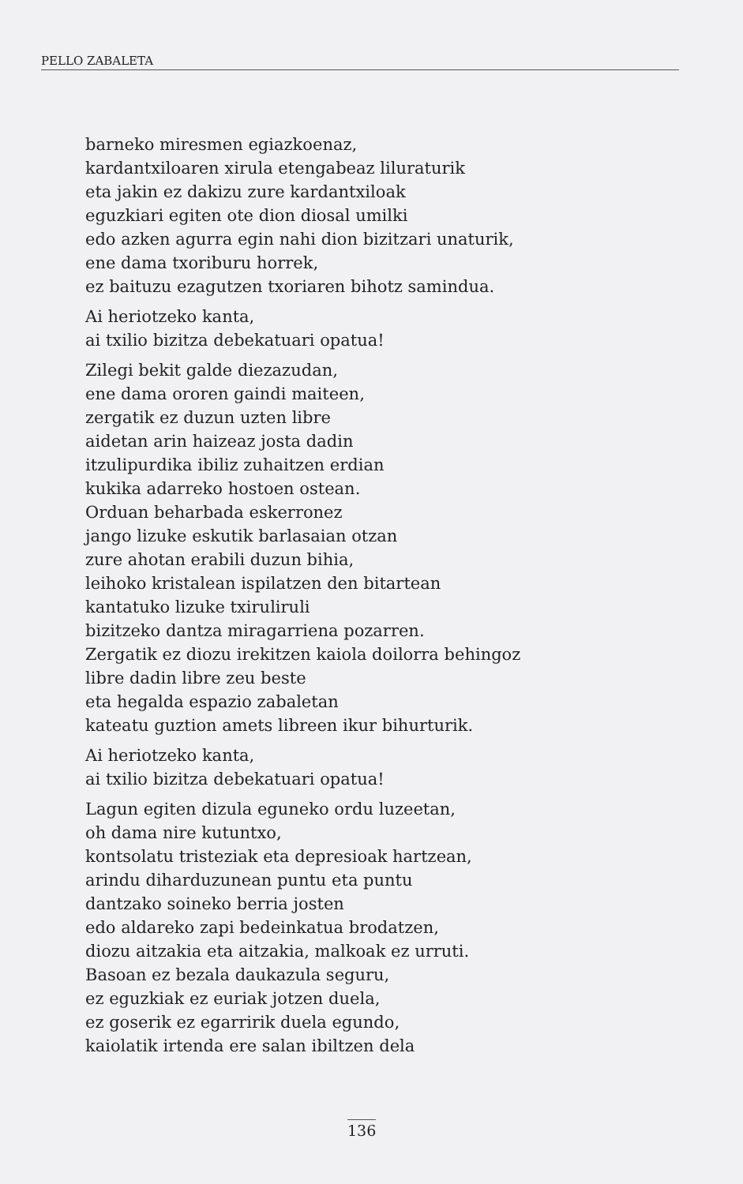PELLO ZABALETA
barneko miresmen egiazkoenaz,
kardantxiloaren xirula etengabeaz liluraturik
eta jakin ez dakizu zure kardantxiloak
eguzkiari egiten ote dion diosal umilki
edo azken agurra egin nahi dion bizitzari unaturik,
ene dama txoriburu horrek,
ez baituzu ezagutzen txoriaren bihotz samindua.
Ai heriotzeko kanta,
ai txilio bizitza debekatuari opatua!
Zilegi bekit galde diezazudan,
ene dama ororen gaindi maiteen,
zergatik ez duzun uzten libre
aidetan arin haizeaz josta dadin
itzulipurdika ibiliz zuhaitzen erdian
kukika adarreko hostoen ostean.
Orduan beharbada eskerronez
jango lizuke eskutik barlasaian otzan
zure ahotan erabili duzun bihia,
leihoko kristalean ispilatzen den bitartean
kantatuko lizuke txiruliruli
bizitzeko dantza miragarriena pozarren.
Zergatik ez diozu irekitzen kaiola doilorra behingoz
libre dadin libre zeu beste
eta hegalda espazio zabaletan
kateatu guztion amets libreen ikur bihurturik.
Ai heriotzeko kanta,
ai txilio bizitza debekatuari opatua!
Lagun egiten dizula eguneko ordu luzeetan,
oh dama nire kutuntxo,
kontsolatu tristeziak eta depresioak hartzean,
arindu diharduzunean puntu eta puntu
dantzako soineko berria josten
edo aldareko zapi bedeinkatua brodatzen,
diozu aitzakia eta aitzakia, malkoak ez urruti.
Basoan ez bezala daukazula seguru,
ez eguzkiak ez euriak jotzen duela,
ez goserik ez egarririk duela egundo,
kaiolatik irtenda ere salan ibiltzen dela
136